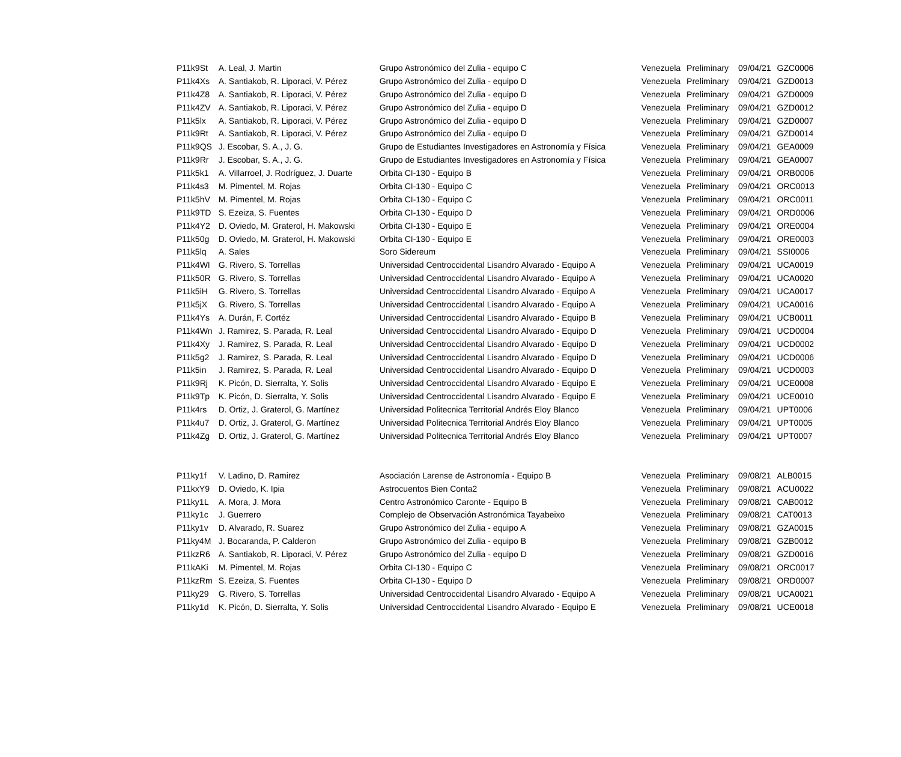| P11k9St | A. Leal, J. Martin | Grupo Astronómico del Zulia - equipo C | Venezuela | Preliminary | 09/04/21 | GZC0006 |
| P11k4Xs | A. Santiakob, R. Liporaci, V. Pérez | Grupo Astronómico del Zulia - equipo D | Venezuela | Preliminary | 09/04/21 | GZD0013 |
| P11k4Z8 | A. Santiakob, R. Liporaci, V. Pérez | Grupo Astronómico del Zulia - equipo D | Venezuela | Preliminary | 09/04/21 | GZD0009 |
| P11k4ZV | A. Santiakob, R. Liporaci, V. Pérez | Grupo Astronómico del Zulia - equipo D | Venezuela | Preliminary | 09/04/21 | GZD0012 |
| P11k5lx | A. Santiakob, R. Liporaci, V. Pérez | Grupo Astronómico del Zulia - equipo D | Venezuela | Preliminary | 09/04/21 | GZD0007 |
| P11k9Rt | A. Santiakob, R. Liporaci, V. Pérez | Grupo Astronómico del Zulia - equipo D | Venezuela | Preliminary | 09/04/21 | GZD0014 |
| P11k9QS | J. Escobar, S. A., J. G. | Grupo de Estudiantes Investigadores en Astronomía y Física | Venezuela | Preliminary | 09/04/21 | GEA0009 |
| P11k9Rr | J. Escobar, S. A., J. G. | Grupo de Estudiantes Investigadores en Astronomía y Física | Venezuela | Preliminary | 09/04/21 | GEA0007 |
| P11k5k1 | A. Villarroel, J. Rodríguez, J. Duarte | Orbita CI-130 - Equipo B | Venezuela | Preliminary | 09/04/21 | ORB0006 |
| P11k4s3 | M. Pimentel, M. Rojas | Orbita CI-130 - Equipo C | Venezuela | Preliminary | 09/04/21 | ORC0013 |
| P11k5hV | M. Pimentel, M. Rojas | Orbita CI-130 - Equipo C | Venezuela | Preliminary | 09/04/21 | ORC0011 |
| P11k9TD | S. Ezeiza, S. Fuentes | Orbita CI-130 - Equipo D | Venezuela | Preliminary | 09/04/21 | ORD0006 |
| P11k4Y2 | D. Oviedo, M. Graterol, H. Makowski | Orbita CI-130 - Equipo E | Venezuela | Preliminary | 09/04/21 | ORE0004 |
| P11k50g | D. Oviedo, M. Graterol, H. Makowski | Orbita CI-130 - Equipo E | Venezuela | Preliminary | 09/04/21 | ORE0003 |
| P11k5lq | A. Sales | Soro Sidereum | Venezuela | Preliminary | 09/04/21 | SSI0006 |
| P11k4WI | G. Rivero, S. Torrellas | Universidad Centroccidental Lisandro Alvarado - Equipo A | Venezuela | Preliminary | 09/04/21 | UCA0019 |
| P11k50R | G. Rivero, S. Torrellas | Universidad Centroccidental Lisandro Alvarado - Equipo A | Venezuela | Preliminary | 09/04/21 | UCA0020 |
| P11k5iH | G. Rivero, S. Torrellas | Universidad Centroccidental Lisandro Alvarado - Equipo A | Venezuela | Preliminary | 09/04/21 | UCA0017 |
| P11k5jX | G. Rivero, S. Torrellas | Universidad Centroccidental Lisandro Alvarado - Equipo A | Venezuela | Preliminary | 09/04/21 | UCA0016 |
| P11k4Ys | A. Durán, F. Cortéz | Universidad Centroccidental Lisandro Alvarado - Equipo B | Venezuela | Preliminary | 09/04/21 | UCB0011 |
| P11k4Wn | J. Ramirez, S. Parada, R. Leal | Universidad Centroccidental Lisandro Alvarado - Equipo D | Venezuela | Preliminary | 09/04/21 | UCD0004 |
| P11k4Xy | J. Ramirez, S. Parada, R. Leal | Universidad Centroccidental Lisandro Alvarado - Equipo D | Venezuela | Preliminary | 09/04/21 | UCD0002 |
| P11k5g2 | J. Ramirez, S. Parada, R. Leal | Universidad Centroccidental Lisandro Alvarado - Equipo D | Venezuela | Preliminary | 09/04/21 | UCD0006 |
| P11k5in | J. Ramirez, S. Parada, R. Leal | Universidad Centroccidental Lisandro Alvarado - Equipo D | Venezuela | Preliminary | 09/04/21 | UCD0003 |
| P11k9Rj | K. Picón, D. Sierralta, Y. Solis | Universidad Centroccidental Lisandro Alvarado - Equipo E | Venezuela | Preliminary | 09/04/21 | UCE0008 |
| P11k9Tp | K. Picón, D. Sierralta, Y. Solis | Universidad Centroccidental Lisandro Alvarado - Equipo E | Venezuela | Preliminary | 09/04/21 | UCE0010 |
| P11k4rs | D. Ortiz, J. Graterol, G. Martínez | Universidad Politecnica Territorial Andrés Eloy Blanco | Venezuela | Preliminary | 09/04/21 | UPT0006 |
| P11k4u7 | D. Ortiz, J. Graterol, G. Martínez | Universidad Politecnica Territorial Andrés Eloy Blanco | Venezuela | Preliminary | 09/04/21 | UPT0005 |
| P11k4Zg | D. Ortiz, J. Graterol, G. Martínez | Universidad Politecnica Territorial Andrés Eloy Blanco | Venezuela | Preliminary | 09/04/21 | UPT0007 |
| P11ky1f | V. Ladino, D. Ramirez | Asociación Larense de Astronomía - Equipo B | Venezuela | Preliminary | 09/08/21 | ALB0015 |
| P11kxY9 | D. Oviedo, K. Ipia | Astrocuentos Bien Conta2 | Venezuela | Preliminary | 09/08/21 | ACU0022 |
| P11ky1L | A. Mora, J. Mora | Centro Astronómico Caronte - Equipo B | Venezuela | Preliminary | 09/08/21 | CAB0012 |
| P11ky1c | J. Guerrero | Complejo de Observación Astronómica Tayabeixo | Venezuela | Preliminary | 09/08/21 | CAT0013 |
| P11ky1v | D. Alvarado, R. Suarez | Grupo Astronómico del Zulia - equipo A | Venezuela | Preliminary | 09/08/21 | GZA0015 |
| P11ky4M | J. Bocaranda, P. Calderon | Grupo Astronómico del Zulia - equipo B | Venezuela | Preliminary | 09/08/21 | GZB0012 |
| P11kzR6 | A. Santiakob, R. Liporaci, V. Pérez | Grupo Astronómico del Zulia - equipo D | Venezuela | Preliminary | 09/08/21 | GZD0016 |
| P11kAKi | M. Pimentel, M. Rojas | Orbita CI-130 - Equipo C | Venezuela | Preliminary | 09/08/21 | ORC0017 |
| P11kzRm | S. Ezeiza, S. Fuentes | Orbita CI-130 - Equipo D | Venezuela | Preliminary | 09/08/21 | ORD0007 |
| P11ky29 | G. Rivero, S. Torrellas | Universidad Centroccidental Lisandro Alvarado - Equipo A | Venezuela | Preliminary | 09/08/21 | UCA0021 |
| P11ky1d | K. Picón, D. Sierralta, Y. Solis | Universidad Centroccidental Lisandro Alvarado - Equipo E | Venezuela | Preliminary | 09/08/21 | UCE0018 |